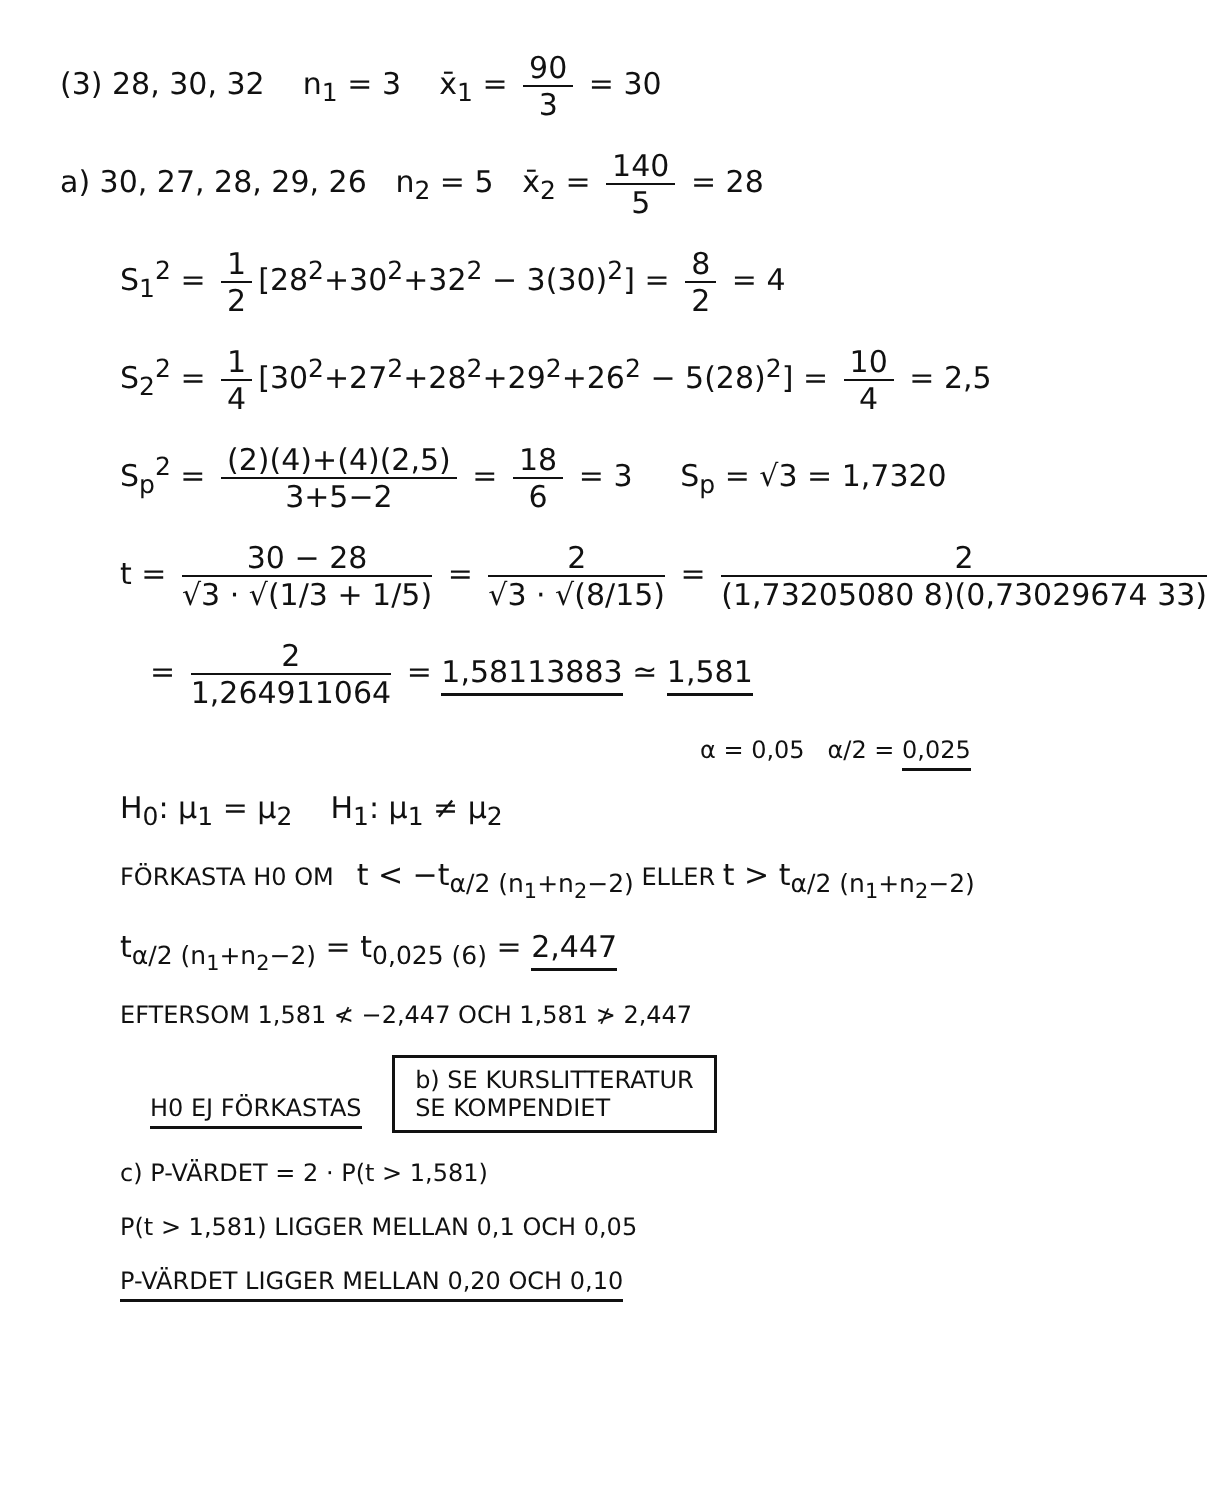(3) 28, 30, 32 n<sub>1</sub> = 3 x̄<sub>1</sub> = 90 3 = 30
a) 30, 27, 28, 29, 26 n<sub>2</sub> = 5 x̄<sub>2</sub> = 140 5 = 28
S<sub>1</sub><sup>2</sup> = 1 2 [28<sup>2</sup>+30<sup>2</sup>+32<sup>2</sup> − 3(30)<sup>2</sup>] = 8 2 = 4
S<sub>2</sub><sup>2</sup> = 1 4 [30<sup>2</sup>+27<sup>2</sup>+28<sup>2</sup>+29<sup>2</sup>+26<sup>2</sup> − 5(28)<sup>2</sup>] = 10 4 = 2,5
S<sub>p</sub><sup>2</sup> = (2)(4)+(4)(2,5) 3+5−2 = 18 6 = 3 S<sub>p</sub> = √3 = 1,7320
t = 30 − 28 √3 · √(1/3 + 1/5) = 2 √3 · √(8/15) = 2 (1,73205080 8)(0,73029674 33)
= 2 1,264911064 = 1,58113883 ≃ 1,581
α = 0,05 α/2 = 0,025
H<sub>0</sub>: μ<sub>1</sub> = μ<sub>2</sub> H<sub>1</sub>: μ<sub>1</sub> ≠ μ<sub>2</sub>
FÖRKASTA H0 OM t < −t<sub>α/2 (n<sub>1</sub>+n<sub>2</sub>−2)</sub> ELLER t > t<sub>α/2 (n<sub>1</sub>+n<sub>2</sub>−2)</sub>
t<sub>α/2 (n<sub>1</sub>+n<sub>2</sub>−2)</sub> = t<sub>0,025 (6)</sub> = 2,447
EFTERSOM 1,581 ≮ −2,447 OCH 1,581 ≯ 2,447
H0 EJ FÖRKASTAS b) SE KURSLITTERATUR
SE KOMPENDIET
c) P-VÄRDET = 2 · P(t > 1,581)
P(t > 1,581) LIGGER MELLAN 0,1 OCH 0,05
P-VÄRDET LIGGER MELLAN 0,20 OCH 0,10